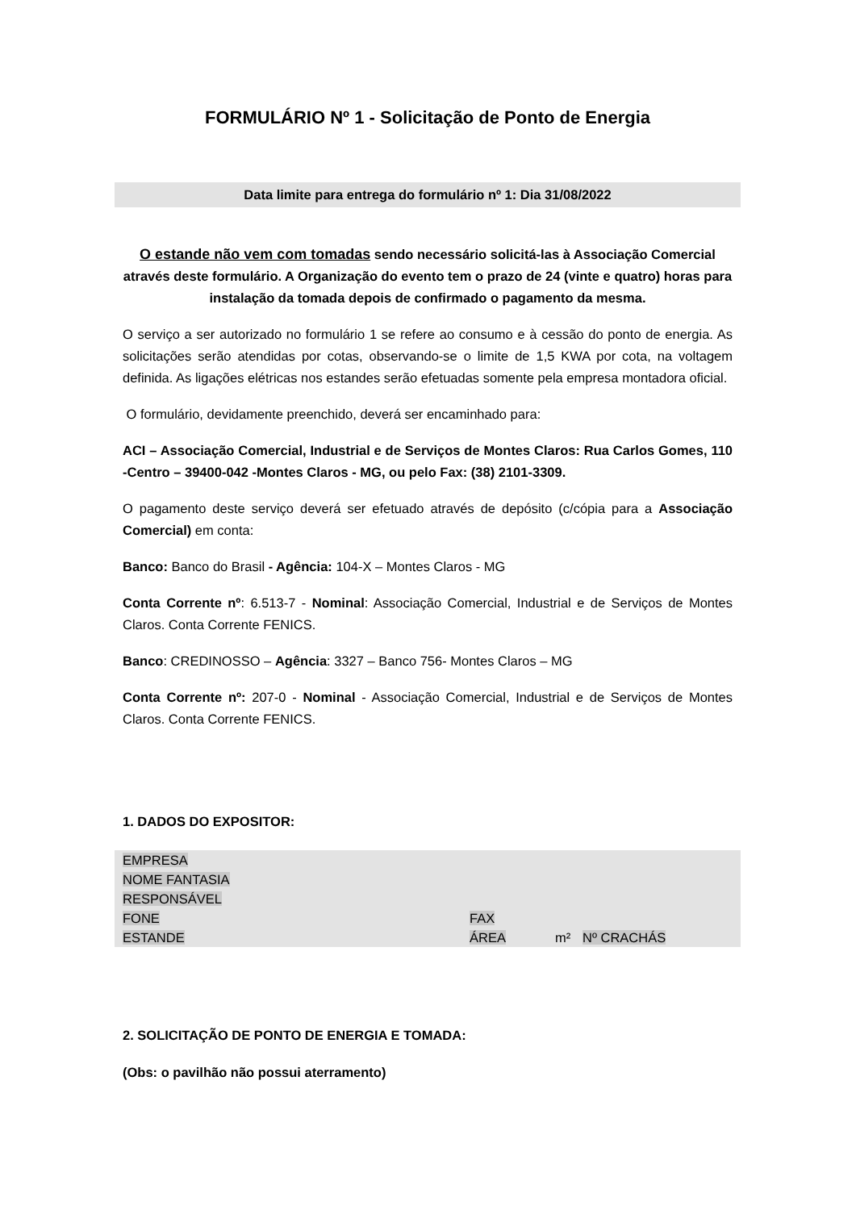FORMULÁRIO Nº 1 - Solicitação de Ponto de Energia
Data limite para entrega do formulário nº 1: Dia 31/08/2022
O estande não vem com tomadas sendo necessário solicitá-las à Associação Comercial através deste formulário. A Organização do evento tem o prazo de 24 (vinte e quatro) horas para instalação da tomada depois de confirmado o pagamento da mesma.
O serviço a ser autorizado no formulário 1 se refere ao consumo e à cessão do ponto de energia. As solicitações serão atendidas por cotas, observando-se o limite de 1,5 KWA por cota, na voltagem definida. As ligações elétricas nos estandes serão efetuadas somente pela empresa montadora oficial.
O formulário, devidamente preenchido, deverá ser encaminhado para:
ACI – Associação Comercial, Industrial e de Serviços de Montes Claros: Rua Carlos Gomes, 110 -Centro – 39400-042 -Montes Claros - MG, ou pelo Fax: (38) 2101-3309.
O pagamento deste serviço deverá ser efetuado através de depósito (c/cópia para a Associação Comercial) em conta:
Banco: Banco do Brasil - Agência: 104-X – Montes Claros - MG
Conta Corrente nº: 6.513-7 - Nominal: Associação Comercial, Industrial e de Serviços de Montes Claros. Conta Corrente FENICS.
Banco: CREDINOSSO – Agência: 3327 – Banco 756- Montes Claros – MG
Conta Corrente nº: 207-0 - Nominal - Associação Comercial, Industrial e de Serviços de Montes Claros. Conta Corrente FENICS.
1. DADOS DO EXPOSITOR:
EMPRESA
NOME FANTASIA
RESPONSÁVEL
FONE FAX
ESTANDE ÁREA m² Nº CRACHÁS
2. SOLICITAÇÃO DE PONTO DE ENERGIA E TOMADA:
(Obs: o pavilhão não possui aterramento)